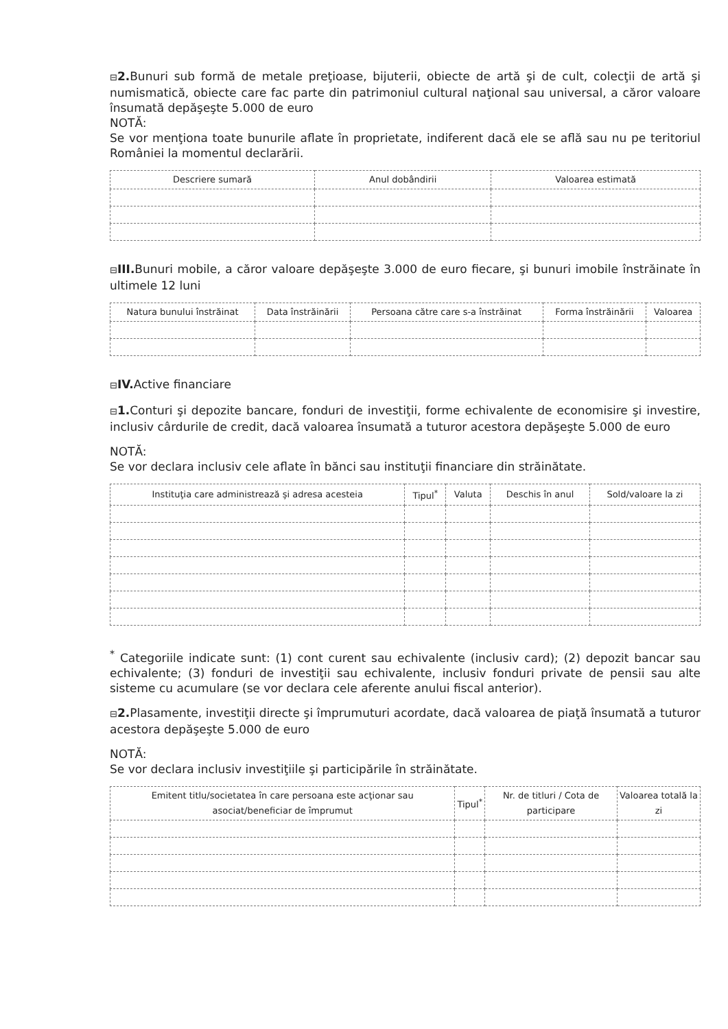⊟2. Bunuri sub formă de metale preţioase, bijuterii, obiecte de artă şi de cult, colecţii de artă şi numismatică, obiecte care fac parte din patrimoniul cultural naţional sau universal, a căror valoare însumată depăşeşte 5.000 de euro
NOTĂ:
Se vor menţiona toate bunurile aflate în proprietate, indiferent dacă ele se află sau nu pe teritoriul României la momentul declarării.
| Descriere sumară | Anul dobândirii | Valoarea estimată |
| --- | --- | --- |
⊟III. Bunuri mobile, a căror valoare depăşeşte 3.000 de euro fiecare, şi bunuri imobile înstrăinate în ultimele 12 luni
| Natura bunului înstrăinat | Data înstrăinării | Persoana către care s-a înstrăinat | Forma înstrăinării | Valoarea |
| --- | --- | --- | --- | --- |
⊟IV. Active financiare
⊟1. Conturi şi depozite bancare, fonduri de investiţii, forme echivalente de economisire şi investire, inclusiv cârdurile de credit, dacă valoarea însumată a tuturor acestora depăşeşte 5.000 de euro
NOTĂ:
Se vor declara inclusiv cele aflate în bănci sau instituţii financiare din străinătate.
| Instituţia care administrează şi adresa acesteia | Tipul<sup>*</sup> | Valuta | Deschis în anul | Sold/valoare la zi |
| --- | --- | --- | --- | --- |
<sup>*</sup> Categoriile indicate sunt: (1) cont curent sau echivalente (inclusiv card); (2) depozit bancar sau echivalente; (3) fonduri de investiţii sau echivalente, inclusiv fonduri private de pensii sau alte sisteme cu acumulare (se vor declara cele aferente anului fiscal anterior).
⊟2. Plasamente, investiţii directe şi împrumuturi acordate, dacă valoarea de piaţă însumată a tuturor acestora depăşeşte 5.000 de euro
NOTĂ:
Se vor declara inclusiv investiţiile şi participările în străinătate.
| Emitent titlu/societatea în care persoana este acţionar sau asociat/beneficiar de împrumut | Tipul<sup>*</sup> | Nr. de titluri / Cota de participare | Valoarea totală la zi |
| --- | --- | --- | --- |